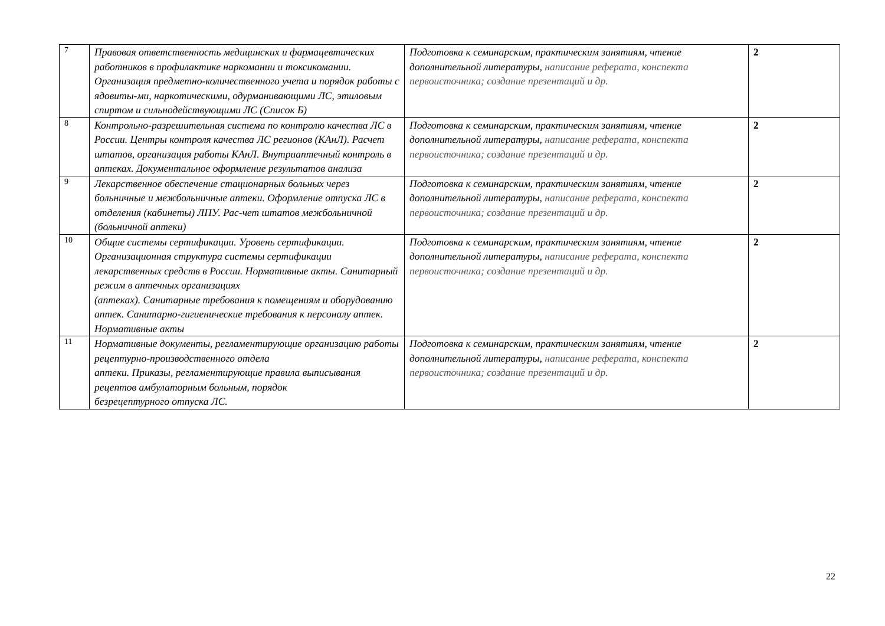| 7 | Правовая ответственность медицинских и фармацевтических работников в профилактике наркомании и токсикомании. Организация предметно-количественного учета и порядок работы с ядовиты-ми, наркотическими, одурманивающими ЛС, этиловым спиртом и сильнодействующими ЛС (Список Б) | Подготовка к семинарским, практическим занятиям, чтение дополнительной литературы, написание реферата, конспекта первоисточника; создание презентаций и др. | 2 |
| 8 | Контрольно-разрешительная система по контролю качества ЛС в России. Центры контроля качества ЛС регионов (КАнЛ). Расчет штатов, организация работы КАнЛ. Внутриаптечный контроль в аптеках. Документальное оформление результатов анализа | Подготовка к семинарским, практическим занятиям, чтение дополнительной литературы, написание реферата, конспекта первоисточника; создание презентаций и др. | 2 |
| 9 | Лекарственное обеспечение стационарных больных через больничные и межбольничные аптеки. Оформление отпуска ЛС в отделения (кабинеты) ЛПУ. Рас-чет штатов межбольничной (больничной аптеки) | Подготовка к семинарским, практическим занятиям, чтение дополнительной литературы, написание реферата, конспекта первоисточника; создание презентаций и др. | 2 |
| 10 | Общие системы сертификации. Уровень сертификации. Организационная структура системы сертификации лекарственных средств в России. Нормативные акты. Санитарный режим в аптечных организациях (аптеках). Санитарные требования к помещениям и оборудованию аптек. Санитарно-гигиенические требования к персоналу аптек. Нормативные акты | Подготовка к семинарским, практическим занятиям, чтение дополнительной литературы, написание реферата, конспекта первоисточника; создание презентаций и др. | 2 |
| 11 | Нормативные документы, регламентирующие организацию работы рецептурно-производственного отдела аптеки. Приказы, регламентирующие правила выписывания рецептов амбулаторным больным, порядок безрецептурного отпуска ЛС. | Подготовка к семинарским, практическим занятиям, чтение дополнительной литературы, написание реферата, конспекта первоисточника; создание презентаций и др. | 2 |
22